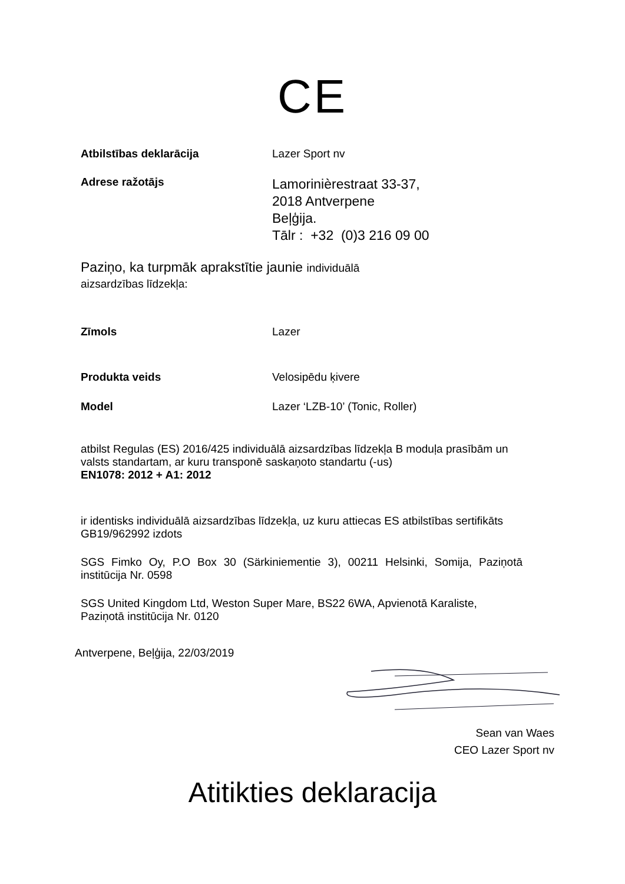CE
Atbilstības deklarācija Lazer Sport nv
Adrese ražotājs
Lamorinièrestraat 33-37,
2018 Antverpene
Beļģija.
Tālr : +32 (0)3 216 09 00
Paziņo, ka turpmāk aprakstītie jaunie individuālā
aizsardzības līdzekļa:
Zīmols Lazer
Produkta veids Velosipēdu ķivere
Model Lazer ‘LZB-10’ (Tonic, Roller)
atbilst Regulas (ES) 2016/425 individuālā aizsardzības līdzekļa B moduļa prasībām un valsts standartam, ar kuru transponē saskaņoto standartu (-us)
EN1078: 2012 + A1: 2012
ir identisks individuālā aizsardzības līdzekļa, uz kuru attiecas ES atbilstības sertifikāts GB19/962992 izdots
SGS Fimko Oy, P.O Box 30 (Särkiniementie 3), 00211 Helsinki, Somija, Paziņotā institūcija Nr. 0598
SGS United Kingdom Ltd, Weston Super Mare, BS22 6WA, Apvienotā Karaliste, Paziņotā institūcija Nr. 0120
Antverpene, Beļģija, 22/03/2019
Sean van Waes
CEO Lazer Sport nv
Atitikties deklaracija